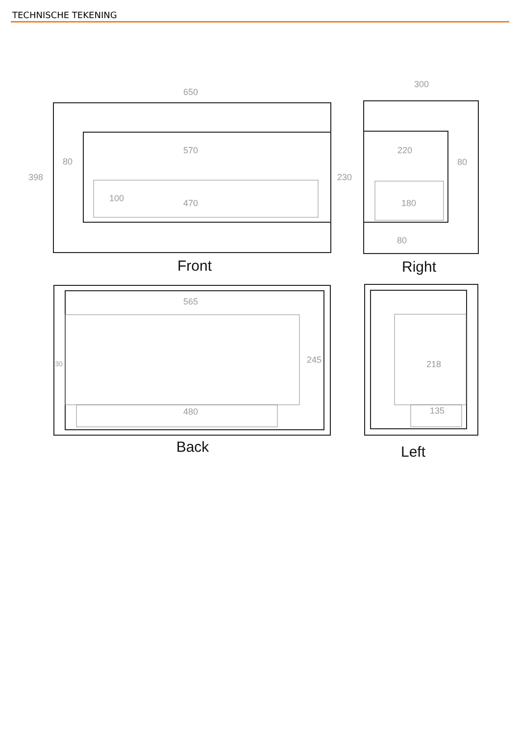TECHNISCHE TEKENING
650
570
80
398
230
100
470
300
220
80
180
80
565
245
30
480
218
135
Front
Right
Back
Left